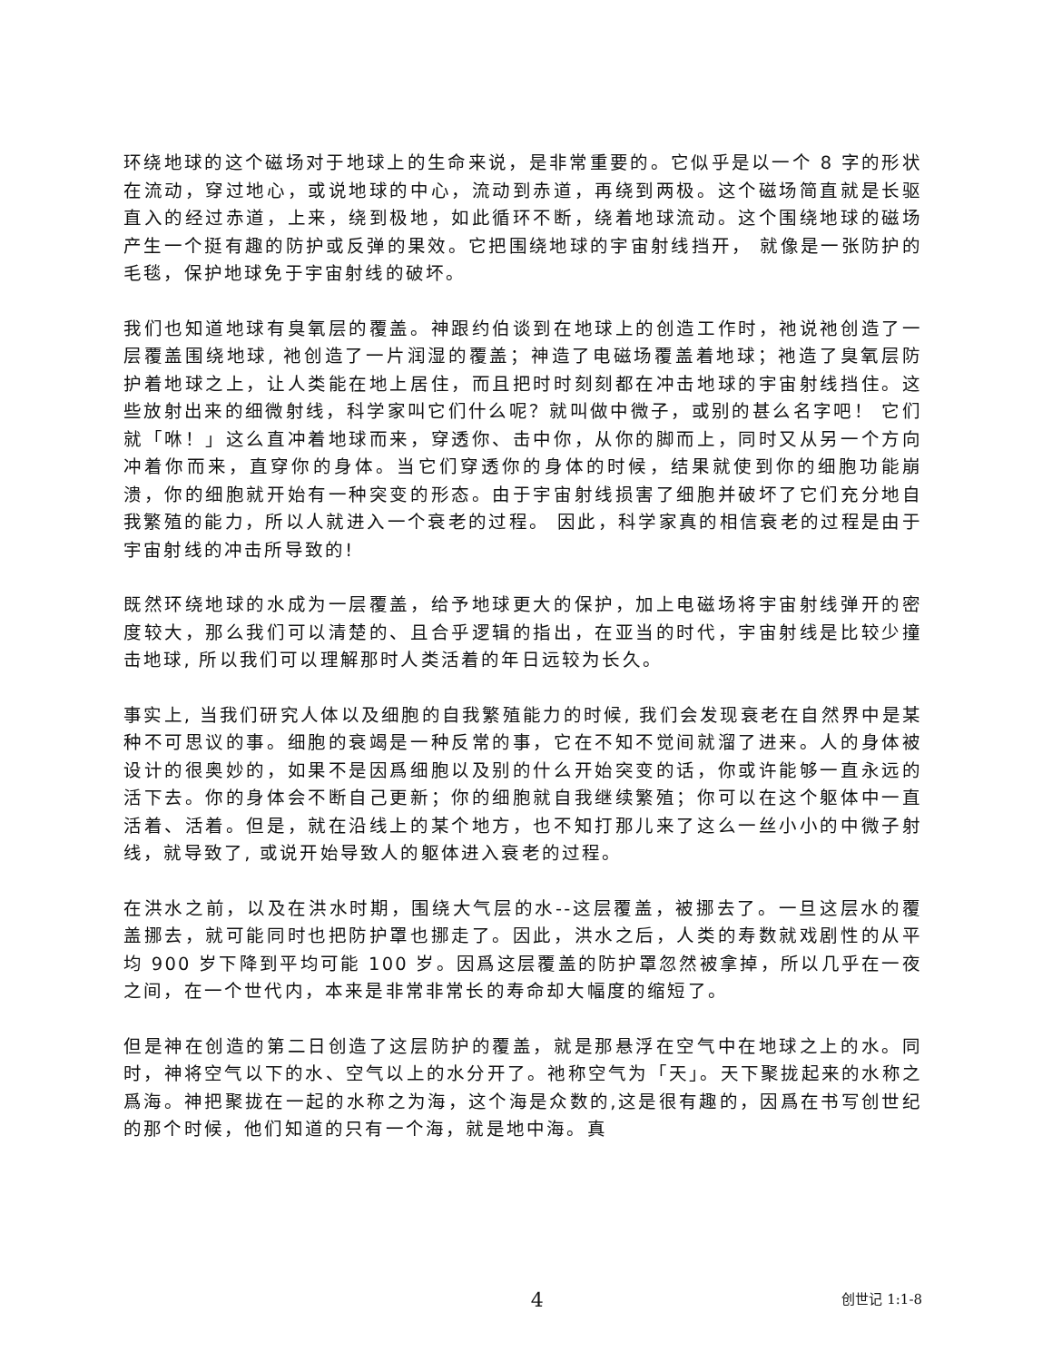环绕地球的这个磁场对于地球上的生命来说，是非常重要的。它似乎是以一个 8 字的形状在流动，穿过地心，或说地球的中心，流动到赤道，再绕到两极。这个磁场简直就是长驱直入的经过赤道，上来，绕到极地，如此循环不断，绕着地球流动。这个围绕地球的磁场产生一个挺有趣的防护或反弹的果效。它把围绕地球的宇宙射线挡开， 就像是一张防护的毛毯，保护地球免于宇宙射线的破坏。
我们也知道地球有臭氧层的覆盖。神跟约伯谈到在地球上的创造工作时，祂说祂创造了一层覆盖围绕地球, 祂创造了一片润湿的覆盖；神造了电磁场覆盖着地球；祂造了臭氧层防护着地球之上，让人类能在地上居住，而且把时时刻刻都在冲击地球的宇宙射线挡住。这些放射出来的细微射线，科学家叫它们什么呢？就叫做中微子，或别的甚么名字吧！ 它们就「咻！」这么直冲着地球而来，穿透你、击中你，从你的脚而上，同时又从另一个方向冲着你而来，直穿你的身体。当它们穿透你的身体的时候，结果就使到你的细胞功能崩溃，你的细胞就开始有一种突变的形态。由于宇宙射线损害了细胞并破坏了它们充分地自我繁殖的能力，所以人就进入一个衰老的过程。 因此，科学家真的相信衰老的过程是由于宇宙射线的冲击所导致的!
既然环绕地球的水成为一层覆盖，给予地球更大的保护，加上电磁场将宇宙射线弹开的密度较大，那么我们可以清楚的、且合乎逻辑的指出，在亚当的时代，宇宙射线是比较少撞击地球, 所以我们可以理解那时人类活着的年日远较为长久。
事实上, 当我们研究人体以及细胞的自我繁殖能力的时候, 我们会发现衰老在自然界中是某种不可思议的事。细胞的衰竭是一种反常的事，它在不知不觉间就溜了进来。人的身体被设计的很奥妙的，如果不是因爲细胞以及别的什么开始突变的话，你或许能够一直永远的活下去。你的身体会不断自己更新；你的细胞就自我继续繁殖；你可以在这个躯体中一直活着、活着。但是，就在沿线上的某个地方，也不知打那儿来了这么一丝小小的中微子射线，就导致了, 或说开始导致人的躯体进入衰老的过程。
在洪水之前，以及在洪水时期，围绕大气层的水--这层覆盖，被挪去了。一旦这层水的覆盖挪去，就可能同时也把防护罩也挪走了。因此，洪水之后，人类的寿数就戏剧性的从平均 900 岁下降到平均可能 100 岁。因爲这层覆盖的防护罩忽然被拿掉，所以几乎在一夜之间，在一个世代内，本来是非常非常长的寿命却大幅度的缩短了。
但是神在创造的第二日创造了这层防护的覆盖，就是那悬浮在空气中在地球之上的水。同时，神将空气以下的水、空气以上的水分开了。祂称空气为「天」。天下聚拢起来的水称之爲海。神把聚拢在一起的水称之为海，这个海是众数的,这是很有趣的，因爲在书写创世纪的那个时候，他们知道的只有一个海，就是地中海。真
4 创世记 1:1-8